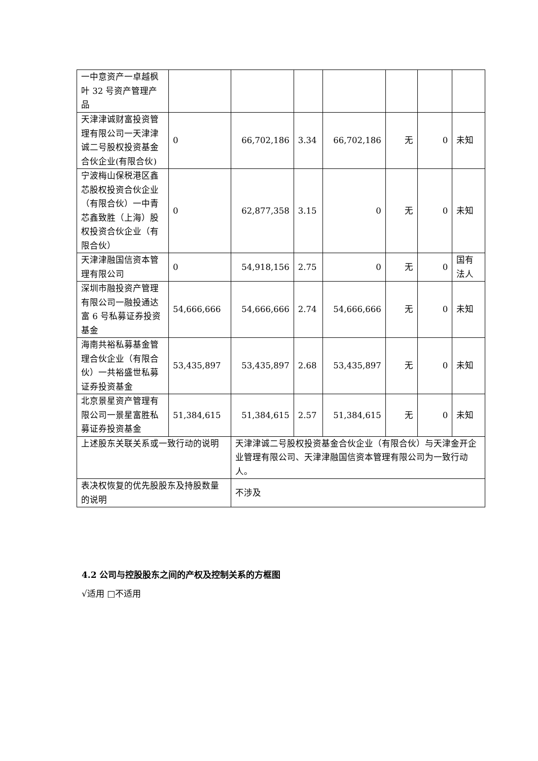| 一中意资产一卓越枫叶 32 号资产管理产品 | | | | | | | |
| 天津津诚财富投资管理有限公司一天津津诚二号股权投资基金合伙企业(有限合伙) | 0 | 66,702,186 | 3.34 | 66,702,186 | 无 | 0 | 未知 |
| 宁波梅山保税港区鑫芯股权投资合伙企业（有限合伙）一中青芯鑫致胜（上海）股权投资合伙企业（有限合伙） | 0 | 62,877,358 | 3.15 | 0 | 无 | 0 | 未知 |
| 天津津融国信资本管理有限公司 | 0 | 54,918,156 | 2.75 | 0 | 无 | 0 | 国有法人 |
| 深圳市融投资产管理有限公司一融投通达富 6 号私募证券投资基金 | 54,666,666 | 54,666,666 | 2.74 | 54,666,666 | 无 | 0 | 未知 |
| 海南共裕私募基金管理合伙企业（有限合伙）一共裕盛世私募证券投资基金 | 53,435,897 | 53,435,897 | 2.68 | 53,435,897 | 无 | 0 | 未知 |
| 北京景星资产管理有限公司一景星富胜私募证券投资基金 | 51,384,615 | 51,384,615 | 2.57 | 51,384,615 | 无 | 0 | 未知 |
| 上述股东关联关系或一致行动的说明 | | 天津津诚二号股权投资基金合伙企业（有限合伙）与天津金开企业管理有限公司、天津津融国信资本管理有限公司为一致行动人。 | | | | | |
| 表决权恢复的优先股股东及持股数量的说明 | | 不涉及 | | | | | |
4.2 公司与控股股东之间的产权及控制关系的方框图
√适用 □不适用